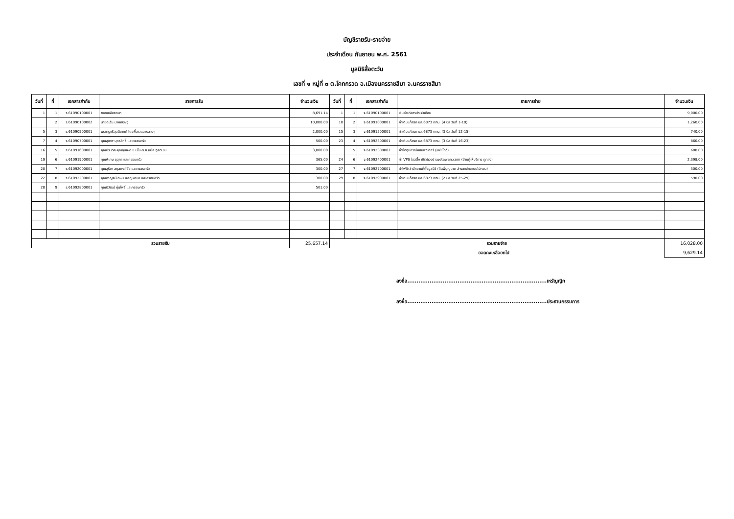บัญชีรายรับ-รายจ่าย
ประจำเดือน กันยายน พ.ศ. 2561
มูลนิธิสื่อตะวัน
เลขที่ ๑ หมู่ที่ ๓ ต.โคกกรวด อ.เมืองนครราชสีมา จ.นครราชสีมา
| วันที่ | ที่ | เอกสารกำกับ | รายการรับ | จำนวนเงิน | วันที่ | ที่ | เอกสารกำกับ | รายการจ่าย | จำนวนเงิน |
| --- | --- | --- | --- | --- | --- | --- | --- | --- | --- |
| 1 | 1 | ร.61090100001 | ยอดเหลือยกมา | 8,691.14 | 1 | 1 | จ.61090100001 | เงินค่าบริหารประจำเดือน | 9,000.00 |
| | 2 | ร.61090100002 | นายตะวัน นาคกนิษฐ | 10,000.00 | 10 | 2 | จ.61091000001 | ค่าเติมแก๊สรถ ยล.6873 กทม. (4 บิล วันที่ 1-10) | 1,260.00 |
| 5 | 3 | ร.61090500001 | พระครูศรีสุตนิเทศก์ โดยพี่สาวและหลานๆ | 2,000.00 | 15 | 3 | จ.61091500001 | ค่าเติมแก๊สรถ ยล.6873 กทม. (3 บิล วันที่ 12-15) | 740.00 |
| 7 | 4 | ร.61090700001 | คุณสุเทพ บุตรสิทธิ์ และครอบครัว | 500.00 | 23 | 4 | จ.61092300001 | ค่าเติมแก๊สรถ ยล.6873 กทม. (3 บิล วันที่ 16-23) | 860.00 |
| 16 | 5 | ร.61091600001 | คุณประเวส-คุณอุบล-ด.ช.นโม-ด.ช.นมัส ทูลตะขบ | 3,000.00 | | 5 | จ.61092300002 | ค่าซื้ออุปกรณ์คอมพิวเตอร์ (แฟชไดว์) | 680.00 |
| 19 | 6 | ร.61091900001 | คุณพิเศษ ยุสุภา และครอบครัว | 365.00 | 24 | 6 | จ.61092400001 | ค่า VPS โฮสติ้ง เซิร์ฟเวอร์ suetawan.com (ย้ายผู้ให้บริการ ถูกลง) | 2,398.00 |
| 20 | 7 | ร.61092000001 | คุณสุริยา สกุลพงศ์ชัย และครอบครัว | 300.00 | 27 | 7 | จ.61092700001 | ค่าไฟฟ้าสำนักงานที่ตั้งมูลนิธิ (คืนพี่บุญนาค สำรองจ่ายแบบไม่ทอน) | 500.00 |
| 22 | 8 | ร.61092200001 | คุณกาญจน์เกษม เจริญพานิช และครอบครัว | 300.00 | 29 | 8 | จ.61092900001 | ค่าเติมแก๊สรถ ยล.6873 กทม. (2 บิล วันที่ 25-29) | 590.00 |
| 28 | 9 | ร.61092800001 | คุณนิวัฒน์ หุ่นโพธิ์ และครอบครัว | 501.00 | | | | | |
| รวมรายรับ | | | | 25,657.14 | รวมรายจ่าย | | | | 16,028.00 |
| ยอดคงเหลือยกไป | | | | | | | | | 9,629.14 |
ลงชื่อ...........................................................................เหรัญญิก
ลงชื่อ...........................................................................ประธานกรรมการ